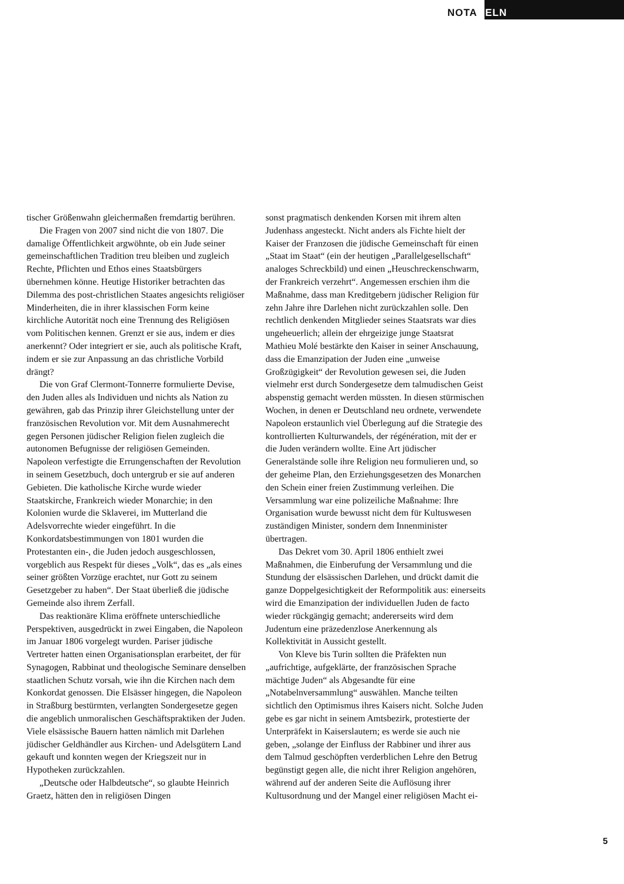NOTABELN
tischer Größenwahn gleichermaßen fremdartig berühren.
Die Fragen von 2007 sind nicht die von 1807. Die damalige Öffentlichkeit argwöhnte, ob ein Jude seiner gemeinschaftlichen Tradition treu bleiben und zugleich Rechte, Pflichten und Ethos eines Staatsbürgers übernehmen könne. Heutige Historiker betrachten das Dilemma des post-christlichen Staates angesichts religiöser Minderheiten, die in ihrer klassischen Form keine kirchliche Autorität noch eine Trennung des Religiösen vom Politischen kennen. Grenzt er sie aus, indem er dies anerkennt? Oder integriert er sie, auch als politische Kraft, indem er sie zur Anpassung an das christliche Vorbild drängt?
Die von Graf Clermont-Tonnerre formulierte Devise, den Juden alles als Individuen und nichts als Nation zu gewähren, gab das Prinzip ihrer Gleichstellung unter der französischen Revolution vor. Mit dem Ausnahmerecht gegen Personen jüdischer Religion fielen zugleich die autonomen Befugnisse der religiösen Gemeinden. Napoleon verfestigte die Errungenschaften der Revolution in seinem Gesetzbuch, doch untergrub er sie auf anderen Gebieten. Die katholische Kirche wurde wieder Staatskirche, Frankreich wieder Monarchie; in den Kolonien wurde die Sklaverei, im Mutterland die Adelsvorrechte wieder eingeführt. In die Konkordatsbestimmungen von 1801 wurden die Protestanten ein-, die Juden jedoch ausgeschlossen, vorgeblich aus Respekt für dieses „Volk“, das es „als eines seiner größten Vorzüge erachtet, nur Gott zu seinem Gesetzgeber zu haben“. Der Staat überließ die jüdische Gemeinde also ihrem Zerfall.
Das reaktionäre Klima eröffnete unterschiedliche Perspektiven, ausgedrückt in zwei Eingaben, die Napoleon im Januar 1806 vorgelegt wurden. Pariser jüdische Vertreter hatten einen Organisationsplan erarbeitet, der für Synagogen, Rabbinat und theologische Seminare denselben staatlichen Schutz vorsah, wie ihn die Kirchen nach dem Konkordat genossen. Die Elsässer hingegen, die Napoleon in Straßburg bestürmten, verlangten Sondergesetze gegen die angeblich unmoralischen Geschäftspraktiken der Juden. Viele elsässische Bauern hatten nämlich mit Darlehen jüdischer Geldhändler aus Kirchen- und Adelsgütern Land gekauft und konnten wegen der Kriegszeit nur in Hypotheken zurückzahlen.
„Deutsche oder Halbdeutsche“, so glaubte Heinrich Graetz, hätten den in religiösen Dingen
sonst pragmatisch denkenden Korsen mit ihrem alten Judenhass angesteckt. Nicht anders als Fichte hielt der Kaiser der Franzosen die jüdische Gemeinschaft für einen „Staat im Staat“ (ein der heutigen „Parallelgesellschaft“ analoges Schreckbild) und einen „Heuschreckenschwarm, der Frankreich verzehrt“. Angemessen erschien ihm die Maßnahme, dass man Kreditgebern jüdischer Religion für zehn Jahre ihre Darlehen nicht zurückzahlen solle. Den rechtlich denkenden Mitglieder seines Staatsrats war dies ungeheuerlich; allein der ehrgeizige junge Staatsrat Mathieu Molé bestärkte den Kaiser in seiner Anschauung, dass die Emanzipation der Juden eine „unweise Großzügigkeit“ der Revolution gewesen sei, die Juden vielmehr erst durch Sondergesetze dem talmudischen Geist abspenstig gemacht werden müssten. In diesen stürmischen Wochen, in denen er Deutschland neu ordnete, verwendete Napoleon erstaunlich viel Überlegung auf die Strategie des kontrollierten Kulturwandels, der régénération, mit der er die Juden verändern wollte. Eine Art jüdischer Generalstände solle ihre Religion neu formulieren und, so der geheime Plan, den Erziehungsgesetzen des Monarchen den Schein einer freien Zustimmung verleihen. Die Versammlung war eine polizeiliche Maßnahme: Ihre Organisation wurde bewusst nicht dem für Kultuswesen zuständigen Minister, sondern dem Innenminister übertragen.
Das Dekret vom 30. April 1806 enthielt zwei Maßnahmen, die Einberufung der Versammlung und die Stundung der elsässischen Darlehen, und drückt damit die ganze Doppelgesichtigkeit der Reformpolitik aus: einerseits wird die Emanzipation der individuellen Juden de facto wieder rückgängig gemacht; andererseits wird dem Judentum eine präzedenzlose Anerkennung als Kollektivität in Aussicht gestellt.
Von Kleve bis Turin sollten die Präfekten nun „aufrichtige, aufgeklärte, der französischen Sprache mächtige Juden“ als Abgesandte für eine „Notabelnversammlung“ auswählen. Manche teilten sichtlich den Optimismus ihres Kaisers nicht. Solche Juden gebe es gar nicht in seinem Amtsbezirk, protestierte der Unterpräfekt in Kaiserslautern; es werde sie auch nie geben, „solange der Einfluss der Rabbiner und ihrer aus dem Talmud geschöpften verderblichen Lehre den Betrug begünstigt gegen alle, die nicht ihrer Religion angehören, während auf der anderen Seite die Auflösung ihrer Kultusordnung und der Mangel einer religiösen Macht ei-
5